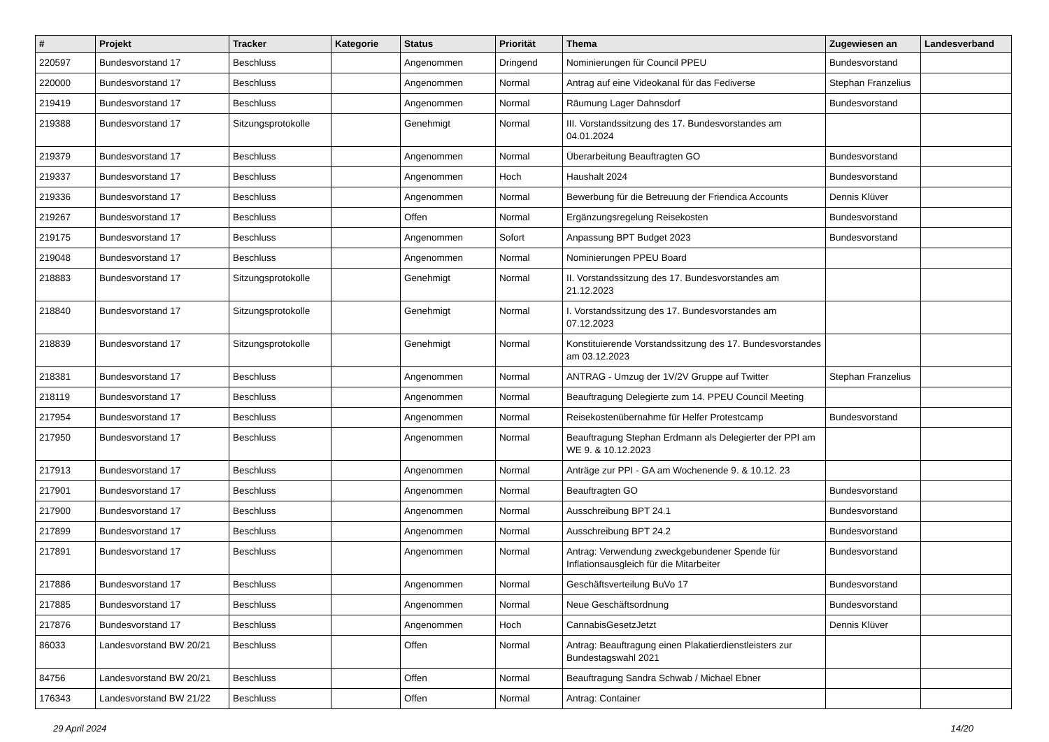| # | Projekt | Tracker | Kategorie | Status | Priorität | Thema | Zugewiesen an | Landesverband |
| --- | --- | --- | --- | --- | --- | --- | --- | --- |
| 220597 | Bundesvorstand 17 | Beschluss | | Angenommen | Dringend | Nominierungen für Council PPEU | Bundesvorstand | |
| 220000 | Bundesvorstand 17 | Beschluss | | Angenommen | Normal | Antrag auf eine Videokanal für das Fediverse | Stephan Franzelius | |
| 219419 | Bundesvorstand 17 | Beschluss | | Angenommen | Normal | Räumung Lager Dahnsdorf | Bundesvorstand | |
| 219388 | Bundesvorstand 17 | Sitzungsprotokolle | | Genehmigt | Normal | III. Vorstandssitzung des 17. Bundesvorstandes am 04.01.2024 | | |
| 219379 | Bundesvorstand 17 | Beschluss | | Angenommen | Normal | Überarbeitung Beauftragten GO | Bundesvorstand | |
| 219337 | Bundesvorstand 17 | Beschluss | | Angenommen | Hoch | Haushalt 2024 | Bundesvorstand | |
| 219336 | Bundesvorstand 17 | Beschluss | | Angenommen | Normal | Bewerbung für die Betreuung der Friendica Accounts | Dennis Klüver | |
| 219267 | Bundesvorstand 17 | Beschluss | | Offen | Normal | Ergänzungsregelung Reisekosten | Bundesvorstand | |
| 219175 | Bundesvorstand 17 | Beschluss | | Angenommen | Sofort | Anpassung BPT Budget 2023 | Bundesvorstand | |
| 219048 | Bundesvorstand 17 | Beschluss | | Angenommen | Normal | Nominierungen PPEU Board | | |
| 218883 | Bundesvorstand 17 | Sitzungsprotokolle | | Genehmigt | Normal | II. Vorstandssitzung des 17. Bundesvorstandes am 21.12.2023 | | |
| 218840 | Bundesvorstand 17 | Sitzungsprotokolle | | Genehmigt | Normal | I. Vorstandssitzung des 17. Bundesvorstandes am 07.12.2023 | | |
| 218839 | Bundesvorstand 17 | Sitzungsprotokolle | | Genehmigt | Normal | Konstituierende Vorstandssitzung des 17. Bundesvorstandes am 03.12.2023 | | |
| 218381 | Bundesvorstand 17 | Beschluss | | Angenommen | Normal | ANTRAG - Umzug der 1V/2V Gruppe auf Twitter | Stephan Franzelius | |
| 218119 | Bundesvorstand 17 | Beschluss | | Angenommen | Normal | Beauftragung Delegierte zum 14. PPEU Council Meeting | | |
| 217954 | Bundesvorstand 17 | Beschluss | | Angenommen | Normal | Reisekostenübernahme für Helfer Protestcamp | Bundesvorstand | |
| 217950 | Bundesvorstand 17 | Beschluss | | Angenommen | Normal | Beauftragung Stephan Erdmann als Delegierter der PPI am WE 9. & 10.12.2023 | | |
| 217913 | Bundesvorstand 17 | Beschluss | | Angenommen | Normal | Anträge zur PPI - GA am Wochenende 9. & 10.12. 23 | | |
| 217901 | Bundesvorstand 17 | Beschluss | | Angenommen | Normal | Beauftragten GO | Bundesvorstand | |
| 217900 | Bundesvorstand 17 | Beschluss | | Angenommen | Normal | Ausschreibung BPT 24.1 | Bundesvorstand | |
| 217899 | Bundesvorstand 17 | Beschluss | | Angenommen | Normal | Ausschreibung BPT 24.2 | Bundesvorstand | |
| 217891 | Bundesvorstand 17 | Beschluss | | Angenommen | Normal | Antrag: Verwendung zweckgebundener Spende für Inflationsausgleich für die Mitarbeiter | Bundesvorstand | |
| 217886 | Bundesvorstand 17 | Beschluss | | Angenommen | Normal | Geschäftsverteilung BuVo 17 | Bundesvorstand | |
| 217885 | Bundesvorstand 17 | Beschluss | | Angenommen | Normal | Neue Geschäftsordnung | Bundesvorstand | |
| 217876 | Bundesvorstand 17 | Beschluss | | Angenommen | Hoch | CannabisGesetzJetzt | Dennis Klüver | |
| 86033 | Landesvorstand BW 20/21 | Beschluss | | Offen | Normal | Antrag: Beauftragung einen Plakatierdienstleisters zur Bundestagswahl 2021 | | |
| 84756 | Landesvorstand BW 20/21 | Beschluss | | Offen | Normal | Beauftragung Sandra Schwab / Michael Ebner | | |
| 176343 | Landesvorstand BW 21/22 | Beschluss | | Offen | Normal | Antrag: Container | | |
29 April 2024 14/20